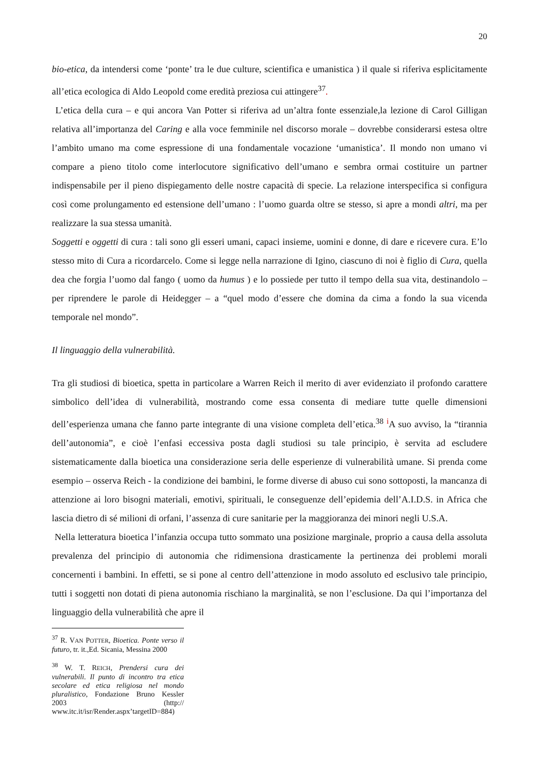20
bio-etica, da intendersi come ‘ponte’ tra le due culture, scientifica e umanistica ) il quale si riferiva esplicitamente all’etica ecologica di Aldo Leopold come eredità preziosa cui attingere<sup>37</sup>.
L’etica della cura – e qui ancora Van Potter si riferiva ad un’altra fonte essenziale,la lezione di Carol Gilligan relativa all’importanza del Caring e alla voce femminile nel discorso morale – dovrebbe considerarsi estesa oltre l’ambito umano ma come espressione di una fondamentale vocazione ‘umanistica’. Il mondo non umano vi compare a pieno titolo come interlocutore significativo dell’umano e sembra ormai costituire un partner indispensabile per il pieno dispiegamento delle nostre capacità di specie. La relazione interspecifica si configura così come prolungamento ed estensione dell’umano : l’uomo guarda oltre se stesso, si apre a mondi altri, ma per realizzare la sua stessa umanità.
Soggetti e oggetti di cura : tali sono gli esseri umani, capaci insieme, uomini e donne, di dare e ricevere cura. E’lo stesso mito di Cura a ricordarcelo. Come si legge nella narrazione di Igino, ciascuno di noi è figlio di Cura, quella dea che forgia l’uomo dal fango ( uomo da humus ) e lo possiede per tutto il tempo della sua vita, destinandolo – per riprendere le parole di Heidegger – a “quel modo d’essere che domina da cima a fondo la sua vicenda temporale nel mondo”.
Il linguaggio della vulnerabilità.
Tra gli studiosi di bioetica, spetta in particolare a Warren Reich il merito di aver evidenziato il profondo carattere simbolico dell’idea di vulnerabilità, mostrando come essa consenta di mediare tutte quelle dimensioni dell’esperienza umana che fanno parte integrante di una visione completa dell’etica.<sup>38</sup> <sup>i</sup>A suo avviso, la “tirannia dell’autonomia”, e cioè l’enfasi eccessiva posta dagli studiosi su tale principio, è servita ad escludere sistematicamente dalla bioetica una considerazione seria delle esperienze di vulnerabilità umane. Si prenda come esempio – osserva Reich - la condizione dei bambini, le forme diverse di abuso cui sono sottoposti, la mancanza di attenzione ai loro bisogni materiali, emotivi, spirituali, le conseguenze dell’epidemia dell’A.I.D.S. in Africa che lascia dietro di sé milioni di orfani, l’assenza di cure sanitarie per la maggioranza dei minori negli U.S.A.
Nella letteratura bioetica l’infanzia occupa tutto sommato una posizione marginale, proprio a causa della assoluta prevalenza del principio di autonomia che ridimensiona drasticamente la pertinenza dei problemi morali concernenti i bambini. In effetti, se si pone al centro dell’attenzione in modo assoluto ed esclusivo tale principio, tutti i soggetti non dotati di piena autonomia rischiano la marginalità, se non l’esclusione. Da qui l’importanza del linguaggio della vulnerabilità che apre il
<sup>37</sup> R. VAN POTTER, Bioetica. Ponte verso il futuro, tr. it.,Ed. Sicania, Messina 2000
<sup>38</sup> W. T. REICH, Prendersi cura dei vulnerabili. Il punto di incontro tra etica secolare ed etica religiosa nel mondo pluralistico, Fondazione Bruno Kessler 2003 (http:// www.itc.it/isr/Render.aspx’targetID=884)